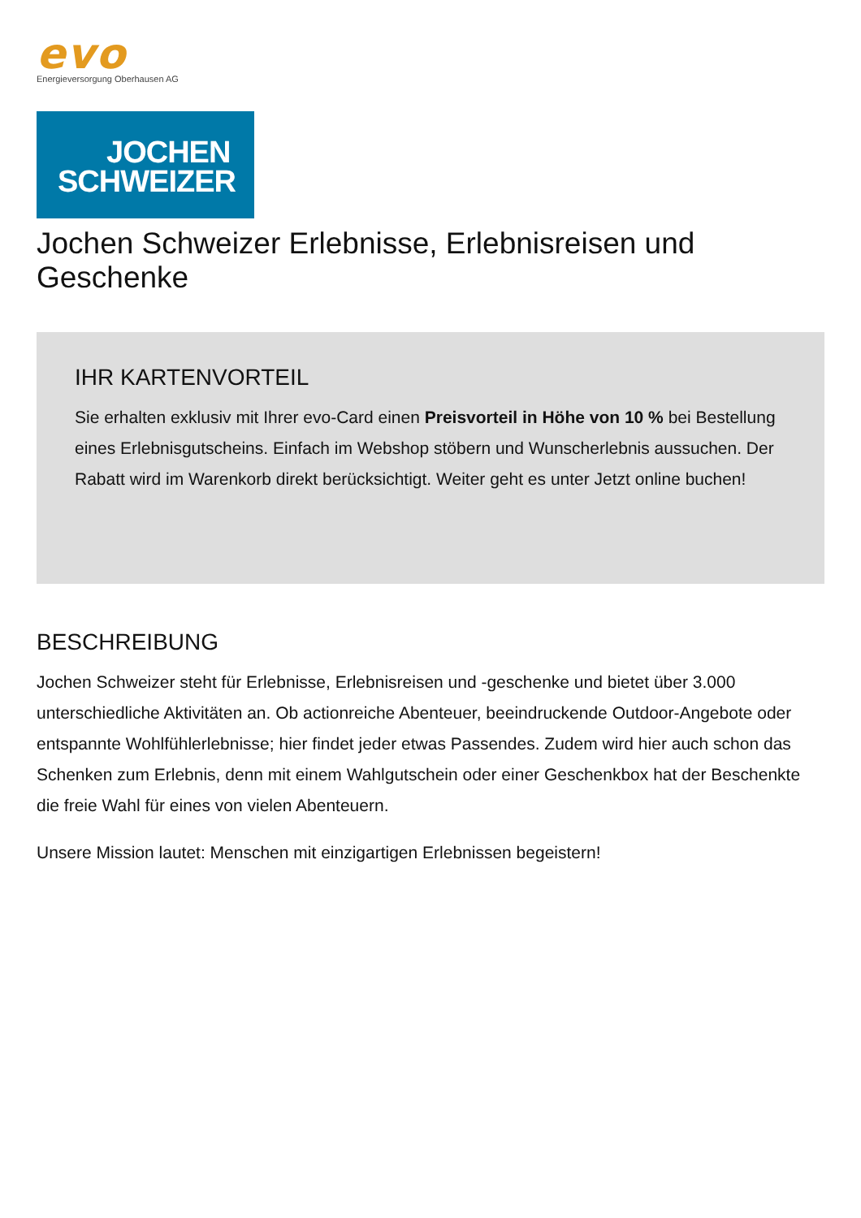evo
Energieversorgung Oberhausen AG
JOCHEN
SCHWEIZER
Jochen Schweizer Erlebnisse, Erlebnisreisen und Geschenke
IHR KARTENVORTEIL
Sie erhalten exklusiv mit Ihrer evo-Card einen Preisvorteil in Höhe von 10 % bei Bestellung eines Erlebnisgutscheins. Einfach im Webshop stöbern und Wunscherlebnis aussuchen. Der Rabatt wird im Warenkorb direkt berücksichtigt. Weiter geht es unter Jetzt online buchen!
BESCHREIBUNG
Jochen Schweizer steht für Erlebnisse, Erlebnisreisen und -geschenke und bietet über 3.000 unterschiedliche Aktivitäten an. Ob actionreiche Abenteuer, beeindruckende Outdoor-Angebote oder entspannte Wohlfühlerlebnisse; hier findet jeder etwas Passendes. Zudem wird hier auch schon das Schenken zum Erlebnis, denn mit einem Wahlgutschein oder einer Geschenkbox hat der Beschenkte die freie Wahl für eines von vielen Abenteuern.
Unsere Mission lautet: Menschen mit einzigartigen Erlebnissen begeistern!